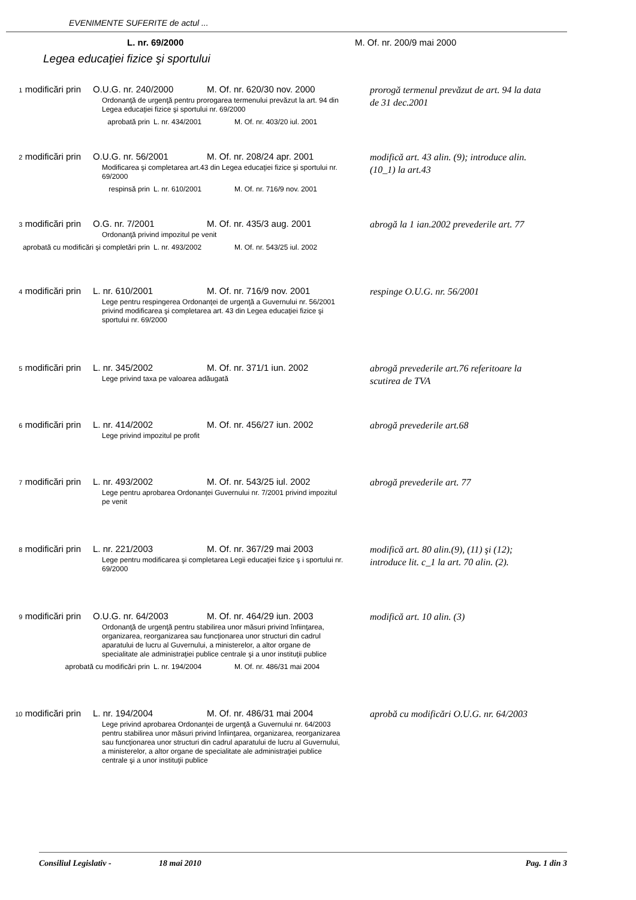EVENIMENTE SUFERITE de actul ...
L. nr. 69/2000 M. Of. nr. 200/9 mai 2000
Legea educaţiei fizice şi sportului
1 modificări prin O.U.G. nr. 240/2000 M. Of. nr. 620/30 nov. 2000
Ordonanţă de urgenţă pentru prorogarea termenului prevăzut la art. 94 din Legea educaţiei fizice şi sportului nr. 69/2000
aprobată prin L. nr. 434/2001 M. Of. nr. 403/20 iul. 2001
prorogă termenul prevăzut de art. 94 la data de 31 dec.2001
2 modificări prin O.U.G. nr. 56/2001 M. Of. nr. 208/24 apr. 2001
Modificarea şi completarea art.43 din Legea educaţiei fizice şi sportului nr. 69/2000
respinsă prin L. nr. 610/2001 M. Of. nr. 716/9 nov. 2001
modifică art. 43 alin. (9); introduce alin.(10_1) la art.43
3 modificări prin O.G. nr. 7/2001 M. Of. nr. 435/3 aug. 2001
Ordonanţă privind impozitul pe venit
aprobată cu modificări şi completări prin L. nr. 493/2002 M. Of. nr. 543/25 iul. 2002
abrogă la 1 ian.2002 prevederile art. 77
4 modificări prin L. nr. 610/2001 M. Of. nr. 716/9 nov. 2001
Lege pentru respingerea Ordonanţei de urgenţă a Guvernului nr. 56/2001 privind modificarea şi completarea art. 43 din Legea educaţiei fizice şi sportului nr. 69/2000
respinge O.U.G. nr. 56/2001
5 modificări prin L. nr. 345/2002 M. Of. nr. 371/1 iun. 2002
Lege privind taxa pe valoarea adăugată
abrogă prevederile art.76 referitoare la scutirea de TVA
6 modificări prin L. nr. 414/2002 M. Of. nr. 456/27 iun. 2002
Lege privind impozitul pe profit
abrogă prevederile art.68
7 modificări prin L. nr. 493/2002 M. Of. nr. 543/25 iul. 2002
Lege pentru aprobarea Ordonanţei Guvernului nr. 7/2001 privind impozitul pe venit
abrogă prevederile art. 77
8 modificări prin L. nr. 221/2003 M. Of. nr. 367/29 mai 2003
Lege pentru modificarea şi completarea Legii educaţiei fizice ş i sportului nr. 69/2000
modifică art. 80 alin.(9), (11) şi (12); introduce lit. c_1 la art. 70 alin. (2).
9 modificări prin O.U.G. nr. 64/2003 M. Of. nr. 464/29 iun. 2003
Ordonanţă de urgenţă pentru stabilirea unor măsuri privind înfiinţarea, organizarea, reorganizarea sau funcţionarea unor structuri din cadrul aparatului de lucru al Guvernului, a ministerelor, a altor organe de specialitate ale administraţiei publice centrale şi a unor instituţii publice
aprobată cu modificări prin L. nr. 194/2004 M. Of. nr. 486/31 mai 2004
modifică art. 10 alin. (3)
10 modificări prin
L. nr. 194/2004 M. Of. nr. 486/31 mai 2004
Lege privind aprobarea Ordonanţei de urgenţă a Guvernului nr. 64/2003 pentru stabilirea unor măsuri privind înfiinţarea, organizarea, reorganizarea sau funcţionarea unor structuri din cadrul aparatului de lucru al Guvernului, a ministerelor, a altor organe de specialitate ale administraţiei publice centrale şi a unor instituţii publice
aprobă cu modificări O.U.G. nr. 64/2003
Consiliul Legislativ - 18 mai 2010 Pag. 1 din 3